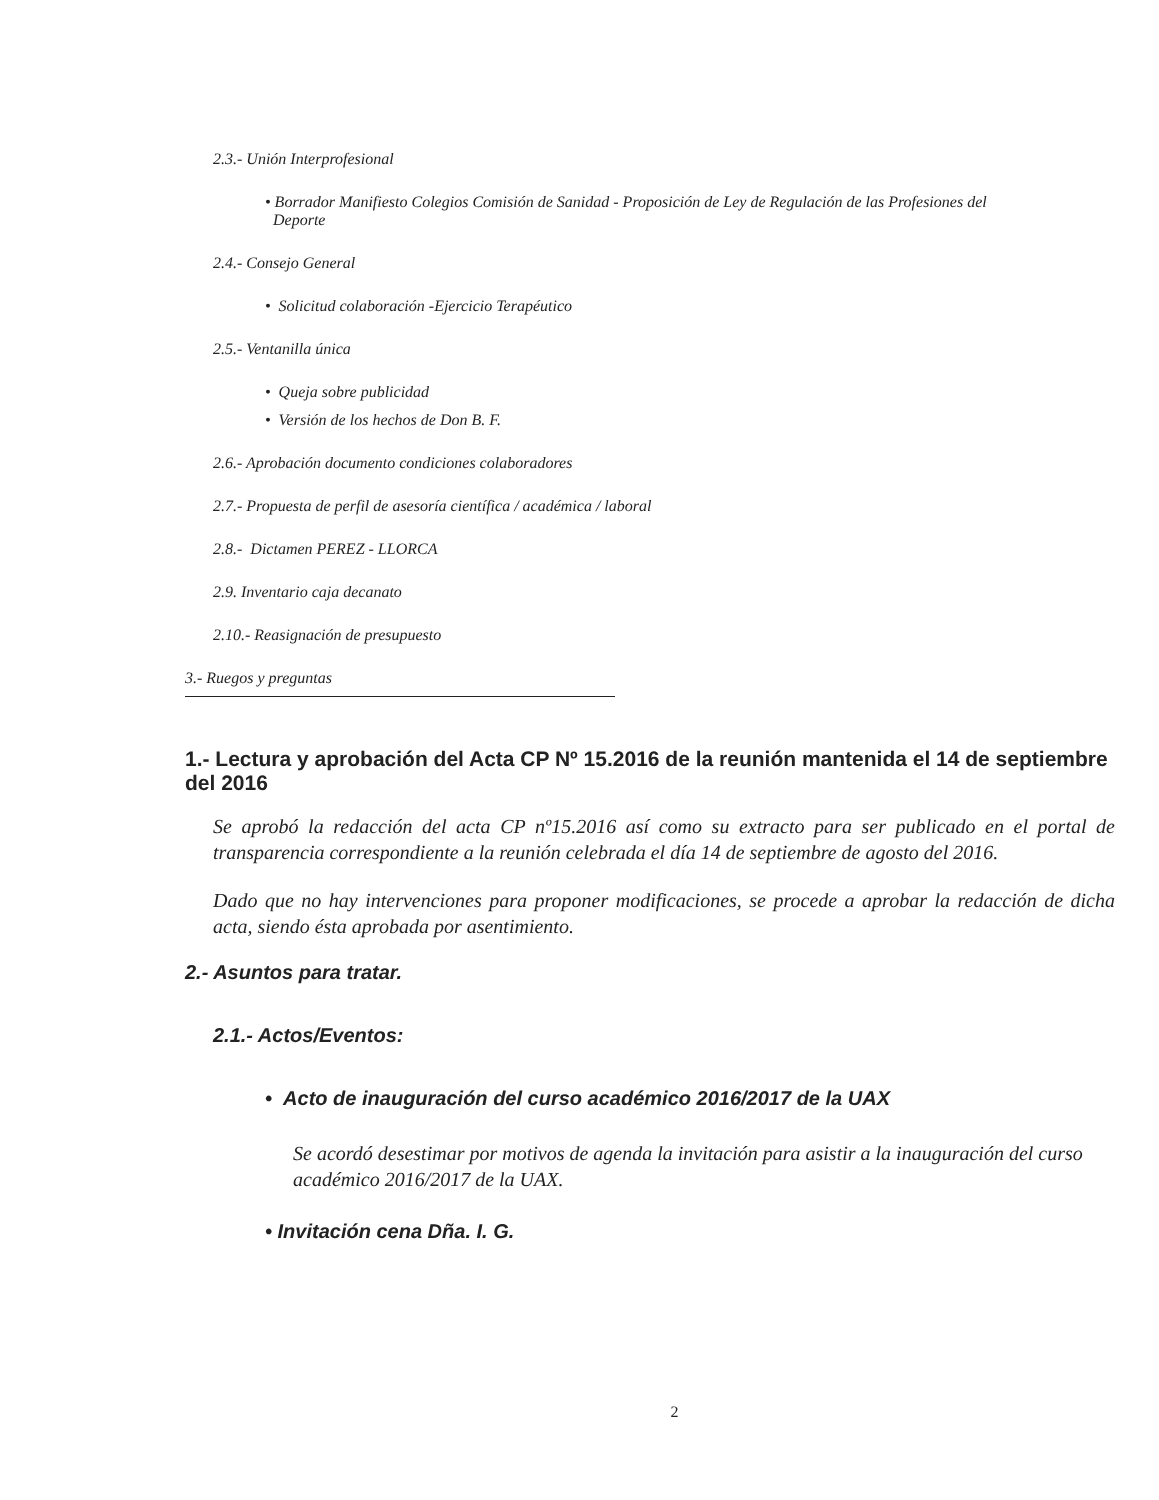2.3.- Unión Interprofesional
• Borrador Manifiesto Colegios Comisión de Sanidad - Proposición de Ley de Regulación de las Profesiones del
Deporte
2.4.- Consejo General
• Solicitud colaboración -Ejercicio Terapéutico
2.5.- Ventanilla única
• Queja sobre publicidad
• Versión de los hechos de Don B. F.
2.6.- Aprobación documento condiciones colaboradores
2.7.- Propuesta de perfil de asesoría científica / académica / laboral
2.8.- Dictamen PEREZ - LLORCA
2.9. Inventario caja decanato
2.10.- Reasignación de presupuesto
3.- Ruegos y preguntas
1.- Lectura y aprobación del Acta CP Nº 15.2016 de la reunión mantenida el 14 de septiembre del 2016
Se aprobó la redacción del acta CP nº15.2016 así como su extracto para ser publicado en el portal de transparencia correspondiente a la reunión celebrada el día 14 de septiembre de agosto del 2016.
Dado que no hay intervenciones para proponer modificaciones, se procede a aprobar la redacción de dicha acta, siendo ésta aprobada por asentimiento.
2.- Asuntos para tratar.
2.1.- Actos/Eventos:
• Acto de inauguración del curso académico 2016/2017 de la UAX
Se acordó desestimar por motivos de agenda la invitación para asistir a la inauguración del curso académico 2016/2017 de la UAX.
• Invitación cena Dña. I. G.
2